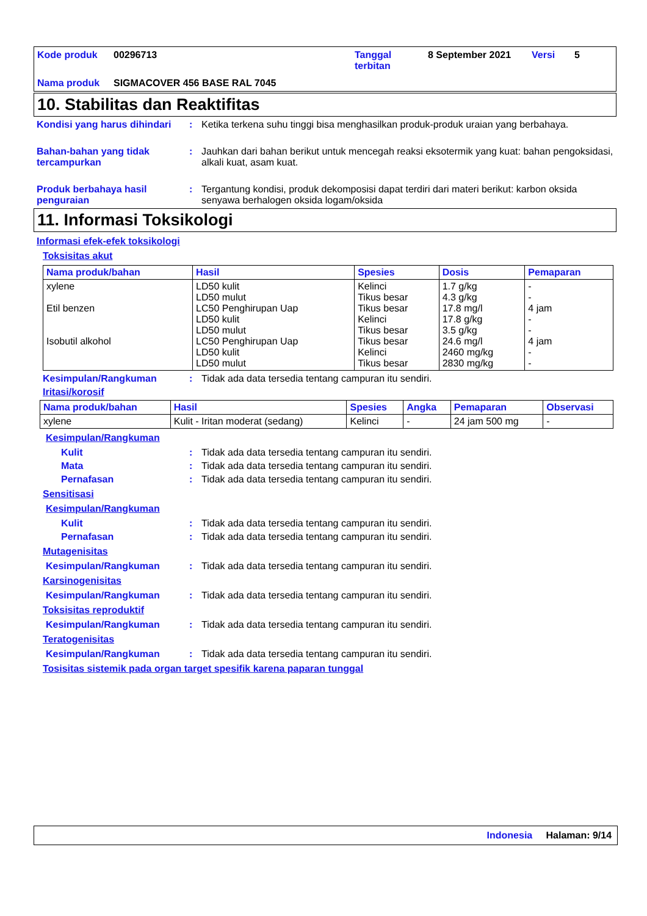Kode produk 00296713 Tanggal terbitan 8 September 2021 Versi 5 Nama produk SIGMACOVER 456 BASE RAL 7045
10. Stabilitas dan Reaktifitas
Kondisi yang harus dihindari: Ketika terkena suhu tinggi bisa menghasilkan produk-produk uraian yang berbahaya.
Bahan-bahan yang tidak tercampurkan: Jauhkan dari bahan berikut untuk mencegah reaksi eksotermik yang kuat: bahan pengoksidasi, alkali kuat, asam kuat.
Produk berbahaya hasil penguraian: Tergantung kondisi, produk dekomposisi dapat terdiri dari materi berikut: karbon oksida senyawa berhalogen oksida logam/oksida
11. Informasi Toksikologi
Informasi efek-efek toksikologi
Toksisitas akut
| Nama produk/bahan | Hasil | Spesies | Dosis | Pemaparan |
| --- | --- | --- | --- | --- |
| xylene Etil benzen Isobutil alkohol | LD50 kulit LD50 mulut LC50 Penghirupan Uap LD50 kulit LD50 mulut LC50 Penghirupan Uap LD50 kulit LD50 mulut | Kelinci Tikus besar Tikus besar Kelinci Tikus besar Tikus besar Kelinci Tikus besar | 1.7 g/kg 4.3 g/kg 17.8 mg/l 17.8 g/kg 3.5 g/kg 24.6 mg/l 2460 mg/kg 2830 mg/kg | - - 4 jam - - 4 jam - - |
Kesimpulan/Rangkuman: Tidak ada data tersedia tentang campuran itu sendiri.
Iritasi/korosif
| Nama produk/bahan | Hasil | Spesies | Angka | Pemaparan | Observasi |
| --- | --- | --- | --- | --- | --- |
| xylene | Kulit - Iritan moderat (sedang) | Kelinci | - | 24 jam 500 mg | - |
Kesimpulan/Rangkuman
Kulit: Tidak ada data tersedia tentang campuran itu sendiri.
Mata: Tidak ada data tersedia tentang campuran itu sendiri.
Pernafasan: Tidak ada data tersedia tentang campuran itu sendiri.
Sensitisasi
Kesimpulan/Rangkuman
Kulit: Tidak ada data tersedia tentang campuran itu sendiri.
Pernafasan: Tidak ada data tersedia tentang campuran itu sendiri.
Mutagenisitas
Kesimpulan/Rangkuman: Tidak ada data tersedia tentang campuran itu sendiri.
Karsinogenisitas
Kesimpulan/Rangkuman: Tidak ada data tersedia tentang campuran itu sendiri.
Toksisitas reproduktif
Kesimpulan/Rangkuman: Tidak ada data tersedia tentang campuran itu sendiri.
Teratogenisitas
Kesimpulan/Rangkuman: Tidak ada data tersedia tentang campuran itu sendiri.
Tosisitas sistemik pada organ target spesifik karena paparan tunggal
Indonesia Halaman: 9/14